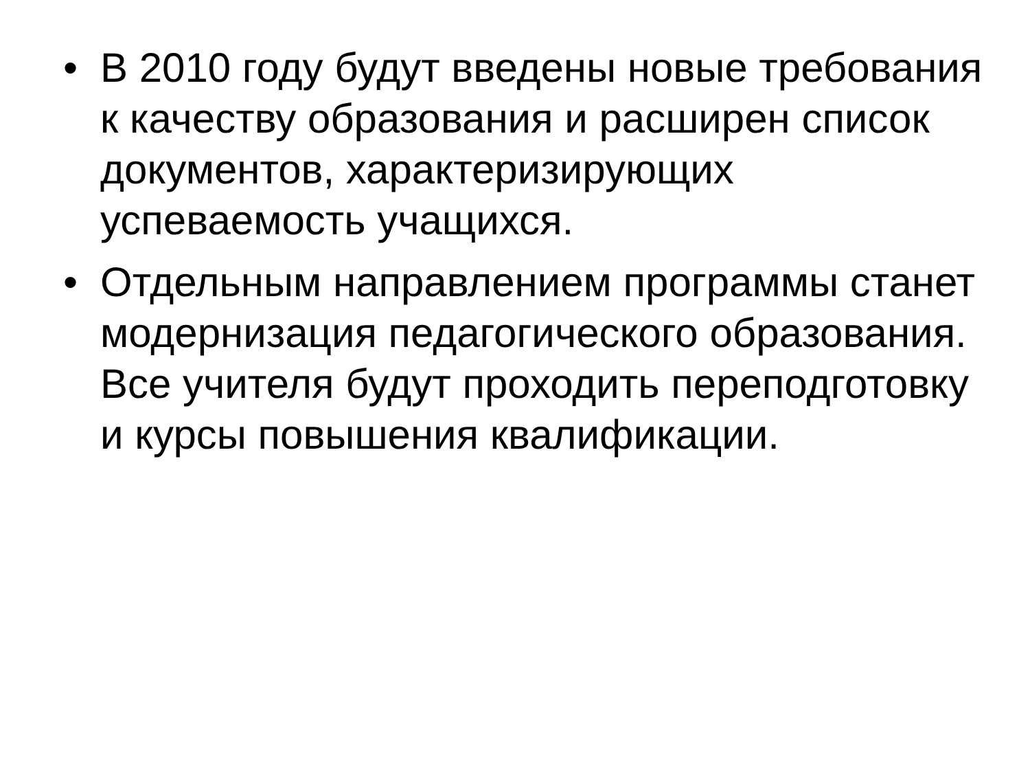• В 2010 году будут введены новые требования к качеству образования и расширен список документов, характеризирующих успеваемость учащихся.
• Отдельным направлением программы станет модернизация педагогического образования. Все учителя будут проходить переподготовку и курсы повышения квалификации.